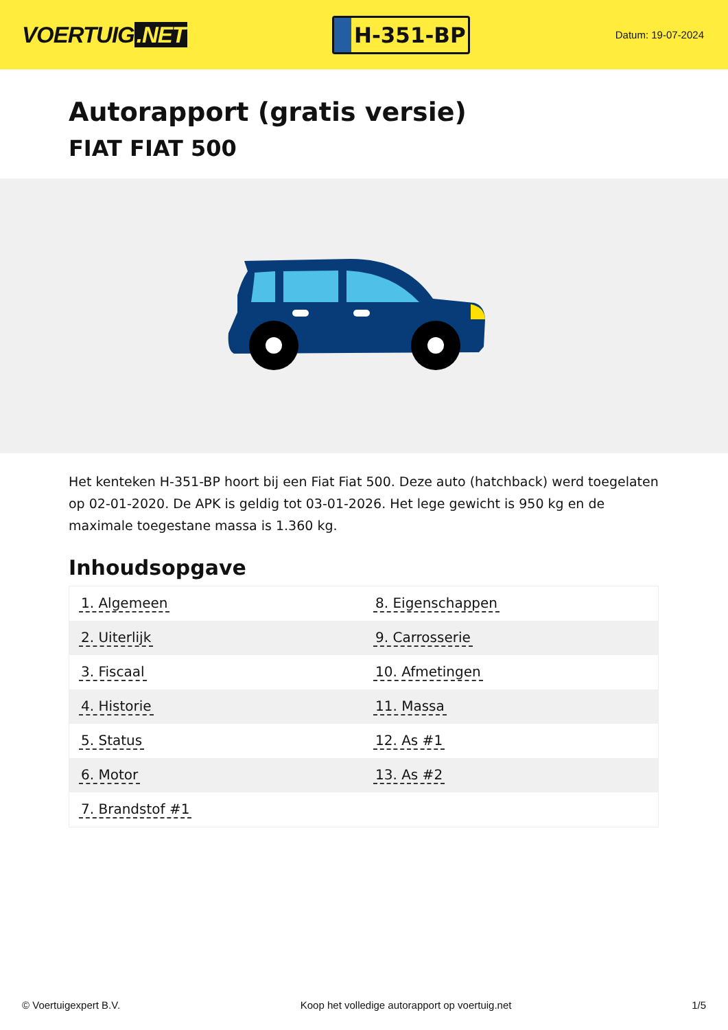VOERTUIG.NET
H-351-BP
Datum: 19-07-2024
Autorapport (gratis versie)
FIAT FIAT 500
Het kenteken H-351-BP hoort bij een Fiat Fiat 500. Deze auto (hatchback) werd toegelaten op 02-01-2020. De APK is geldig tot 03-01-2026. Het lege gewicht is 950 kg en de maximale toegestane massa is 1.360 kg.
Inhoudsopgave
| 1. Algemeen | 8. Eigenschappen |
| 2. Uiterlijk | 9. Carrosserie |
| 3. Fiscaal | 10. Afmetingen |
| 4. Historie | 11. Massa |
| 5. Status | 12. As #1 |
| 6. Motor | 13. As #2 |
| 7. Brandstof #1 | |
© Voertuigexpert B.V. Koop het volledige autorapport op voertuig.net 1/5